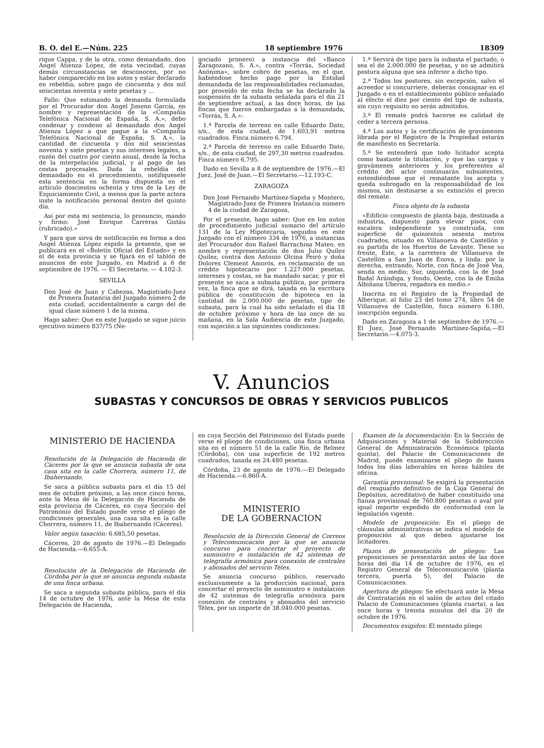B. O. del E.—Núm. 225 18 septiembre 1976 18309
rique Cappa, y de la otra, como demandado, don Angel Atienza López, de esta vecindad, cuyas demás circunstancias se desconocen, por no haber comparecido en los autos y estar declarado en rebeldía; sobre pago de cincuenta y dos mil seiscientas noventa y siete pesetas y ...
Fallo: Que estimando la demanda formulada por el Procurador don Angel Jimeno García, en nombre y representación de la «Compañía Telefónica Nacional de España, S. A.», debo condenar y condeno al demandado don Angel Atienza López a que pague a la «Compañía Telefónica Nacional de España, S. A.», la cantidad de cincuenta y dos mil seiscientas noventa y siete pesetas y sus intereses legales, a razón del cuatro por ciento anual, desde la fecha de la interpelación judicial, y al pago de las costas procesales. Dada la rebeldía del demandado en el procedimiento, notifíquesele esta sentencia en la forma dispuesta en el artículo doscientos ochenta y tres de la Ley de Enjuiciamiento Civil, a menos que la parte actora inste la notificación personal dentro del quinto día.
Así por esta mi sentencia, lo pronuncio, mando y firmo: José Enrique Carreras Gistáu (rubricado).»
Y para que sirva de notificación en forma a don Angel Atienza López expido la presente, que se publicará en el «Boletín Oficial del Estado» y en el de esta provincia y se fijará en el tablón de anuncios de este Juzgado, en Madrid a 6 de septiembre de 1976. — El Secretario. — 4.102-3.
SEVILLA
Don José de Juan y Cabezas, Magistrado-Juez de Primera Instancia del Juzgado número 2 de esta ciudad, accidentalmente a cargo del de igual clase número 1 de la misma.
Hago saber: Que en este Juzgado se sigue juicio ejecutivo número 837/75 (Ne-
gociado primero) a instancia del «Banco Zaragozano, S. A.», contra «Torrás, Sociedad Anónima», sobre cobro de pesetas, en el que, habiéndose hecho pago por la Entidad demandada de las responsabilidades reclamadas, por proveído de esta fecha se ha declarado la suspensión de la subasta señalada para el día 21 de septiembre actual, a las doce horas, de las fincas que fueron embargadas a la demandada, «Torrás, S. A.»:
1.ª Parcela de terreno en calle Eduardo Dato, s/n., de esta ciudad, de 1.603,91 metros cuadrados. Finca número 6.794.
2.ª Parcela de terreno en calle Eduardo Dato, s/n., de esta ciudad, de 297,30 metros cuadrados. Finca número 6.795.
Dado en Sevilla a 8 de septiembre de 1976.—El Juez, José de Juan.—El Secretario.—12.193-C.
ZARAGOZA
Don José Fernando Martínez-Sapiña y Montero, Magistrado-Juez de Primera Instancia número 4 de la ciudad de Zaragoza,
Por el presente, hago saber: Que en los autos de procedimiento judicial sumario del artículo 131 de la Ley Hipotecaria, seguidos en este Juzgado con el número 334 de 1976, a instancias del Procurador don Rafael Barrachina Mateo, en nombre y representación de don Julio Quílez Quílez, contra don Antonio Olcina Peiró y doña Dolores Clement Amorós, en reclamación de un crédito hipotecario por 1.227.000 pesetas, intereses y costas, se ha mandado sacar, y por el presente se saca a subasta pública, por primera vez, la finca que se dirá, tasada en la escritura pública de constitución de hipoteca en la cantidad de 2.000.000 de pesetas, tipo de subasta, para la cual ha sido señalado el día 18 de octubre próximo y hora de las once de su mañana, en la Sala Audiencia de este Juzgado, con sujeción a las siguientes condiciones:
1.ª Servirá de tipo para la subasta el pactado, o sea el de 2.000.000 de pesetas, y no se admitirá postura alguna que sea inferior a dicho tipo.
2.ª Todos los postores, sin excepción, salvo el acreedor si concurriere, deberán consignar en el Juzgado o en el establecimiento público señalado al efecto el diez por ciento del tipo de subasta, sin cuyo requisito no serán admitidos.
3.ª El remate podrá hacerse en calidad de ceder a tercera persona.
4.ª Los autos y la certificación de gravámenes librada por el Registro de la Propiedad estarán de manifiesto en Secretaría.
5.ª Se entenderá que todo licitador acepta como bastante la titulación, y que las cargas y gravámenes anteriores y los preferentes al crédito del actor continuarán subsistentes, entendiéndose que el rematante los acepta y queda subrogado en la responsabilidad de los mismos, sin destinarse a su extinción el precio del remate.
Finca objeto de la subasta
«Edificio compuesto de planta baja, destinada a industria, dispuesto para elevar pisos, con escalera independiente ya construida, con superficie de quinientos sesenta metros cuadrados, situado en Villanueva de Castellón y su partida de los Huertos de Levante. Tiene su frente, Este, a la carretera de Villanueva de Castellón a San Juan de Enova, y linda: por la derecha, entrando, Norte, con finca de José Vea, senda en medio; Sur, izquierda, con la de José Badal Arándiga, y fondo, Oeste, con la de Emilia Albiñana Uberos, regadora en medio.»
Inscrita en el Registro de la Propiedad de Alberique, al folio 23 del tomo 274, libro 54 de Villanueva de Castellón, finca número 6.180, inscripción segunda.
Dado en Zaragoza a 1 de septiembre de 1976.—El Juez, José Fernando Martínez-Sapiña.—El Secretario.—4.075-3.
V. Anuncios
SUBASTAS Y CONCURSOS DE OBRAS Y SERVICIOS PUBLICOS
MINISTERIO DE HACIENDA
Resolución de la Delegación de Hacienda de Cáceres por la que se anuncia subasta de una casa sita en la calle Chorrera, número 11, de Ibahernando.
Se saca a pública subasta para el día 15 del mes de octubre próximo, a las once cinco horas, ante la Mesa de la Delegación de Hacienda de esta provincia de Cáceres, en cuya Sección del Patrimonio del Estado puede verse el pliego de condiciones generales, una casa sita en la calle Chorrera, número 11, de Ibahernando (Cáceres).
Valor según tasación: 6.685,50 pesetas.
Cáceres, 20 de agosto de 1976.—El Delegado de Hacienda.—6.655-A.
Resolución de la Delegación de Hacienda de Córdoba por la que se anuncia segunda subasta de una finca urbana.
Se saca a segunda subasta pública, para el día 14 de octubre de 1976, ante la Mesa de esta Delegación de Hacienda,
en cuya Sección del Patrimonio del Estado puede verse el pliego de condiciones, una finca urbana sita en el número 51 de la calle Río, de Belmez (Córdoba), con una superficie de 192 metros cuadrados, tasada en 24.480 pesetas.
Córdoba, 23 de agosto de 1976.—El Delegado de Hacienda.—6.860-A.
MINISTERIO
DE LA GOBERNACION
Resolución de la Dirección General de Correos y Telecomunicación por la que se anuncia concurso para concertar el proyecto de suministro e instalación de 42 sistemas de telegrafía armónica para conexión de centrales y abonados del servicio Télex.
Se anuncia concurso público, reservado exclusivamente a la producción nacional, para concertar el proyecto de suministro e instalación de 42 sistemas de telegrafía armónica para conexión de centrales y abonados del servicio Télex, por un importe de 38.040.000 pesetas.
Examen de la documentación: En la Sección de Adquisiciones y Material de la Subdirección General de Administración Económica (planta quinta), del Palacio de Comunicaciones de Madrid, puede examinarse el pliego de bases todos los días laborables en horas hábiles de oficina.
Garantía provisional: Se exigirá la presentación del resguardo definitivo de la Caja General de Depósitos, acreditativo de haber constituido una fianza provisional de 760.800 pesetas o aval por igual importe expedido de conformidad con la legislación vigente.
Modelo de proposición: En el pliego de cláusulas administrativas se indica el modelo de proposición al que deben ajustarse los licitadores.
Plazos de presentación de pliegos: Las proposiciones se presentarán antes de las doce horas del día 14 de octubre de 1976, en el Registro General de Telecomunicación (planta tercera, puerta S), del Palacio de Comunicaciones.
Apertura de pliegos: Se efectuará ante la Mesa de Contratación en el salón de actos del citado Palacio de Comunicaciones (planta cuarta), a las once horas y treinta minutos del día 20 de octubre de 1976.
Documentos exigidos: El mentado pliego